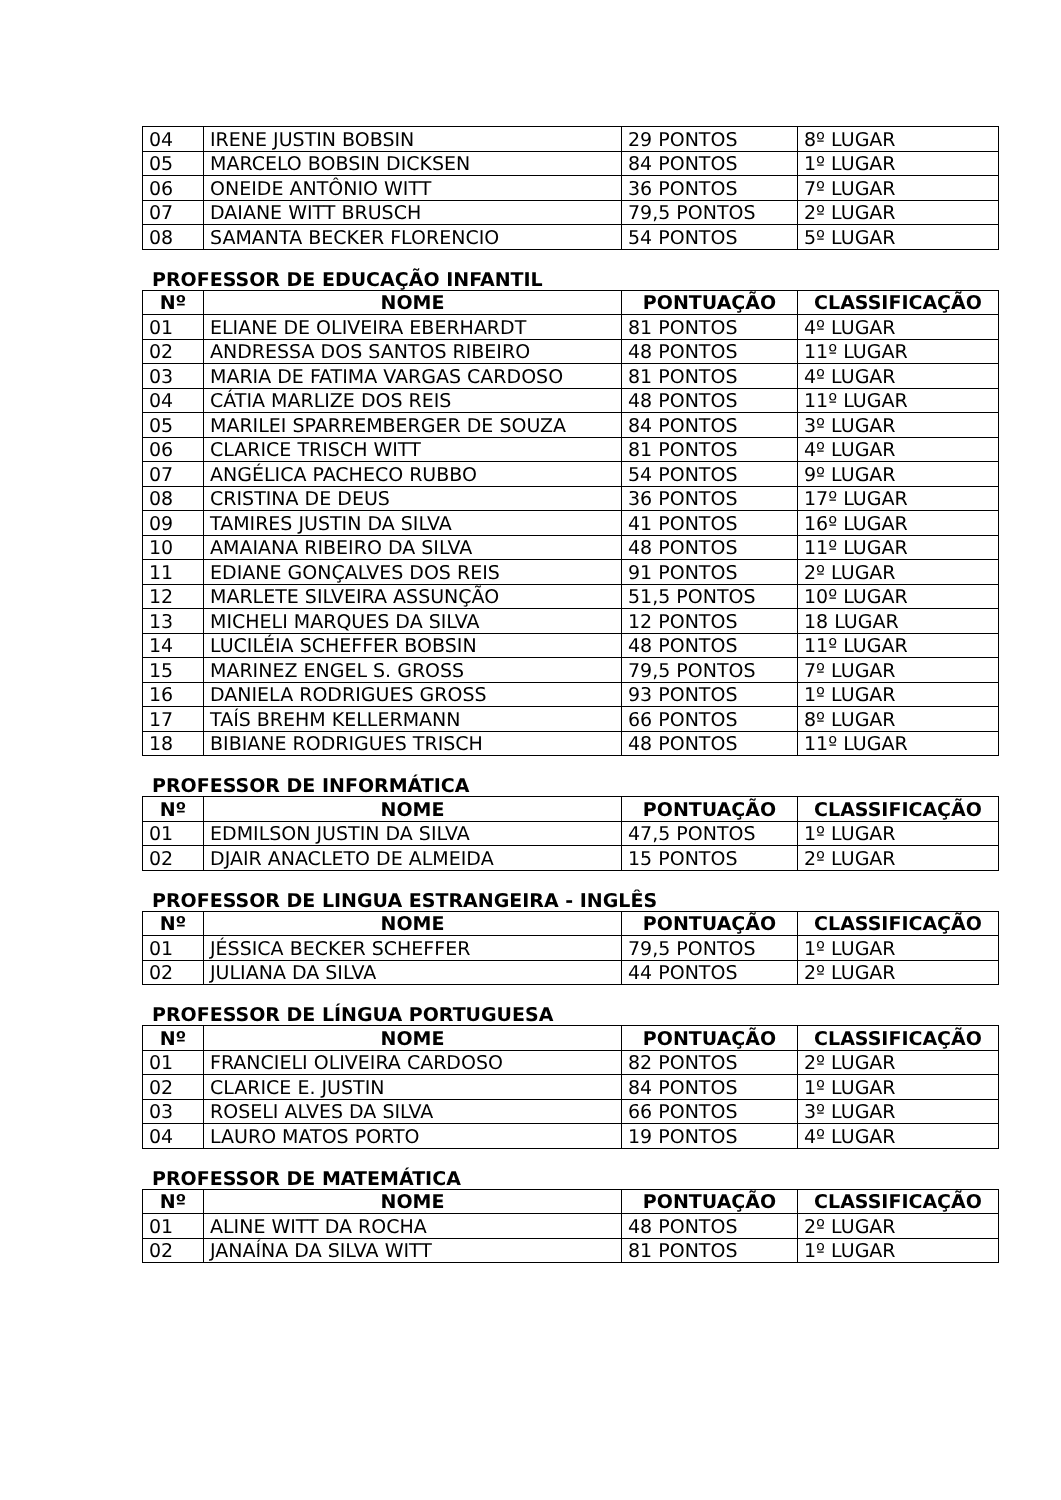| 04 | IRENE JUSTIN BOBSIN | 29 PONTOS | 8º LUGAR |
| 05 | MARCELO BOBSIN DICKSEN | 84 PONTOS | 1º LUGAR |
| 06 | ONEIDE ANTÔNIO WITT | 36 PONTOS | 7º LUGAR |
| 07 | DAIANE WITT BRUSCH | 79,5 PONTOS | 2º LUGAR |
| 08 | SAMANTA BECKER FLORENCIO | 54 PONTOS | 5º LUGAR |
PROFESSOR DE EDUCAÇÃO INFANTIL
| Nº | NOME | PONTUAÇÃO | CLASSIFICAÇÃO |
| --- | --- | --- | --- |
| 01 | ELIANE DE OLIVEIRA EBERHARDT | 81 PONTOS | 4º LUGAR |
| 02 | ANDRESSA DOS SANTOS RIBEIRO | 48 PONTOS | 11º LUGAR |
| 03 | MARIA DE FATIMA VARGAS CARDOSO | 81 PONTOS | 4º LUGAR |
| 04 | CÁTIA MARLIZE DOS REIS | 48 PONTOS | 11º LUGAR |
| 05 | MARILEI SPARREMBERGER DE SOUZA | 84 PONTOS | 3º LUGAR |
| 06 | CLARICE TRISCH WITT | 81 PONTOS | 4º LUGAR |
| 07 | ANGÉLICA PACHECO RUBBO | 54 PONTOS | 9º LUGAR |
| 08 | CRISTINA DE DEUS | 36 PONTOS | 17º LUGAR |
| 09 | TAMIRES JUSTIN DA SILVA | 41 PONTOS | 16º LUGAR |
| 10 | AMAIANA RIBEIRO DA SILVA | 48 PONTOS | 11º LUGAR |
| 11 | EDIANE GONÇALVES DOS REIS | 91 PONTOS | 2º LUGAR |
| 12 | MARLETE SILVEIRA ASSUNÇÃO | 51,5 PONTOS | 10º LUGAR |
| 13 | MICHELI MARQUES DA SILVA | 12 PONTOS | 18 LUGAR |
| 14 | LUCILÉIA SCHEFFER BOBSIN | 48 PONTOS | 11º LUGAR |
| 15 | MARINEZ ENGEL S. GROSS | 79,5 PONTOS | 7º LUGAR |
| 16 | DANIELA RODRIGUES GROSS | 93 PONTOS | 1º LUGAR |
| 17 | TAÍS BREHM KELLERMANN | 66 PONTOS | 8º LUGAR |
| 18 | BIBIANE RODRIGUES TRISCH | 48 PONTOS | 11º LUGAR |
PROFESSOR DE INFORMÁTICA
| Nº | NOME | PONTUAÇÃO | CLASSIFICAÇÃO |
| --- | --- | --- | --- |
| 01 | EDMILSON JUSTIN DA SILVA | 47,5 PONTOS | 1º LUGAR |
| 02 | DJAIR ANACLETO DE ALMEIDA | 15 PONTOS | 2º LUGAR |
PROFESSOR DE LINGUA ESTRANGEIRA - INGLÊS
| Nº | NOME | PONTUAÇÃO | CLASSIFICAÇÃO |
| --- | --- | --- | --- |
| 01 | JÉSSICA BECKER SCHEFFER | 79,5 PONTOS | 1º LUGAR |
| 02 | JULIANA DA SILVA | 44 PONTOS | 2º LUGAR |
PROFESSOR DE LÍNGUA PORTUGUESA
| Nº | NOME | PONTUAÇÃO | CLASSIFICAÇÃO |
| --- | --- | --- | --- |
| 01 | FRANCIELI OLIVEIRA CARDOSO | 82 PONTOS | 2º LUGAR |
| 02 | CLARICE E. JUSTIN | 84 PONTOS | 1º LUGAR |
| 03 | ROSELI ALVES DA SILVA | 66 PONTOS | 3º LUGAR |
| 04 | LAURO MATOS PORTO | 19 PONTOS | 4º LUGAR |
PROFESSOR DE MATEMÁTICA
| Nº | NOME | PONTUAÇÃO | CLASSIFICAÇÃO |
| --- | --- | --- | --- |
| 01 | ALINE WITT DA ROCHA | 48 PONTOS | 2º LUGAR |
| 02 | JANAÍNA DA SILVA WITT | 81 PONTOS | 1º LUGAR |